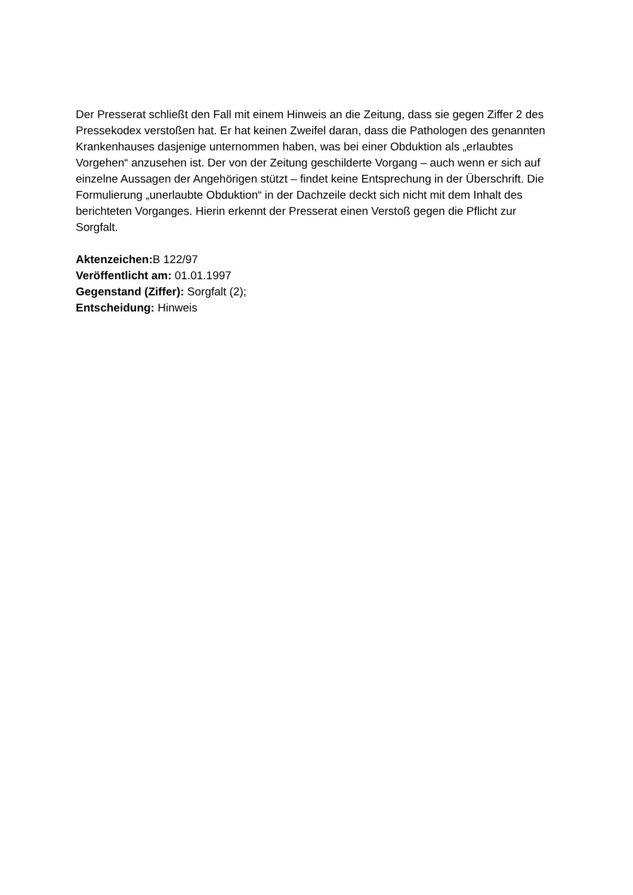Der Presserat schließt den Fall mit einem Hinweis an die Zeitung, dass sie gegen Ziffer 2 des Pressekodex verstoßen hat. Er hat keinen Zweifel daran, dass die Pathologen des genannten Krankenhauses dasjenige unternommen haben, was bei einer Obduktion als „erlaubtes Vorgehen“ anzusehen ist. Der von der Zeitung geschilderte Vorgang – auch wenn er sich auf einzelne Aussagen der Angehörigen stützt – findet keine Entsprechung in der Überschrift. Die Formulierung „unerlaubte Obduktion“ in der Dachzeile deckt sich nicht mit dem Inhalt des berichteten Vorganges. Hierin erkennt der Presserat einen Verstoß gegen die Pflicht zur Sorgfalt.
Aktenzeichen: B 122/97
Veröffentlicht am: 01.01.1997
Gegenstand (Ziffer): Sorgfalt (2);
Entscheidung: Hinweis